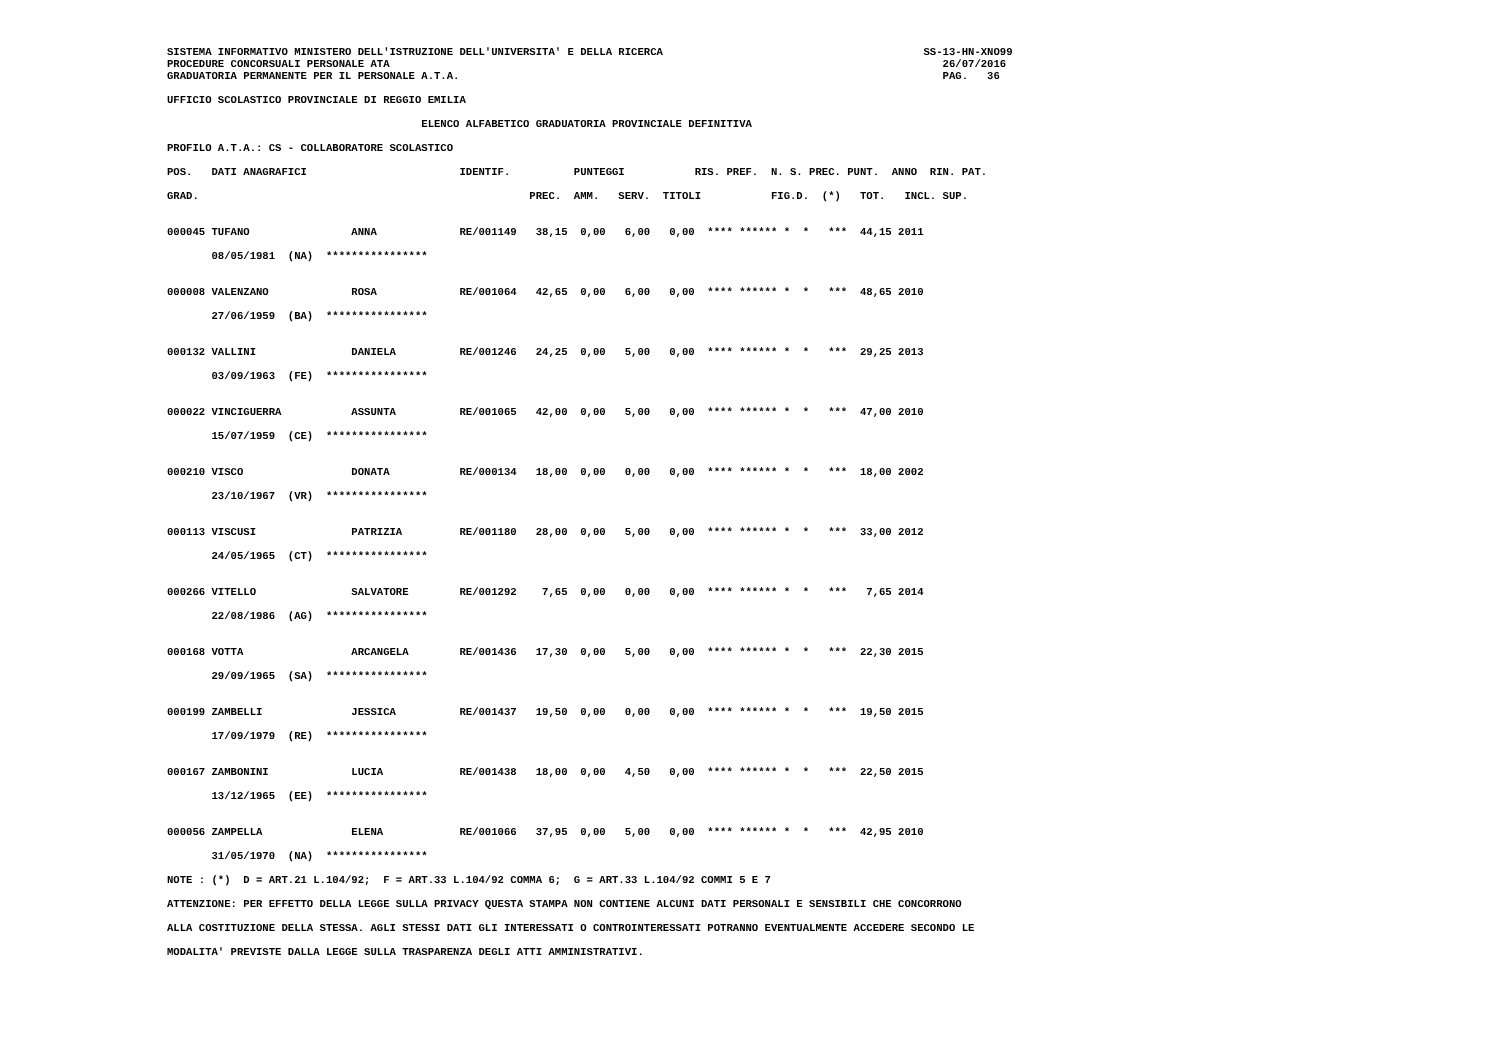SISTEMA INFORMATIVO MINISTERO DELL'ISTRUZIONE DELL'UNIVERSITA' E DELLA RICERCA                                         SS-13-HN-XNO99
PROCEDURE CONCORSUALI PERSONALE ATA                                                                                       26/07/2016
GRADUATORIA PERMANENTE PER IL PERSONALE A.T.A.                                                                            PAG.   36

UFFICIO SCOLASTICO PROVINCIALE DI REGGIO EMILIA

                                        ELENCO ALFABETICO GRADUATORIA PROVINCIALE DEFINITIVA

PROFILO A.T.A.: CS - COLLABORATORE SCOLASTICO

POS.   DATI ANAGRAFICI                        IDENTIF.          PUNTEGGI           RIS. PREF.  N. S. PREC. PUNT.  ANNO  RIN. PAT.

GRAD.                                                    PREC.  AMM.   SERV.  TITOLI           FIG.D.  (*)   TOT.   INCL. SUP.


000045 TUFANO                ANNA             RE/001149   38,15  0,00   6,00   0,00  **** ****** *  *   ***  44,15 2011

       08/05/1981  (NA)  ****************


000008 VALENZANO             ROSA             RE/001064   42,65  0,00   6,00   0,00  **** ****** *  *   ***  48,65 2010

       27/06/1959  (BA)  ****************


000132 VALLINI               DANIELA          RE/001246   24,25  0,00   5,00   0,00  **** ****** *  *   ***  29,25 2013

       03/09/1963  (FE)  ****************


000022 VINCIGUERRA           ASSUNTA          RE/001065   42,00  0,00   5,00   0,00  **** ****** *  *   ***  47,00 2010

       15/07/1959  (CE)  ****************


000210 VISCO                 DONATA           RE/000134   18,00  0,00   0,00   0,00  **** ****** *  *   ***  18,00 2002

       23/10/1967  (VR)  ****************


000113 VISCUSI               PATRIZIA         RE/001180   28,00  0,00   5,00   0,00  **** ****** *  *   ***  33,00 2012

       24/05/1965  (CT)  ****************


000266 VITELLO               SALVATORE        RE/001292    7,65  0,00   0,00   0,00  **** ****** *  *   ***   7,65 2014

       22/08/1986  (AG)  ****************


000168 VOTTA                 ARCANGELA        RE/001436   17,30  0,00   5,00   0,00  **** ****** *  *   ***  22,30 2015

       29/09/1965  (SA)  ****************


000199 ZAMBELLI              JESSICA          RE/001437   19,50  0,00   0,00   0,00  **** ****** *  *   ***  19,50 2015

       17/09/1979  (RE)  ****************


000167 ZAMBONINI             LUCIA            RE/001438   18,00  0,00   4,50   0,00  **** ****** *  *   ***  22,50 2015

       13/12/1965  (EE)  ****************


000056 ZAMPELLA              ELENA            RE/001066   37,95  0,00   5,00   0,00  **** ****** *  *   ***  42,95 2010

       31/05/1970  (NA)  ****************

NOTE : (*)  D = ART.21 L.104/92;  F = ART.33 L.104/92 COMMA 6;  G = ART.33 L.104/92 COMMI 5 E 7

ATTENZIONE: PER EFFETTO DELLA LEGGE SULLA PRIVACY QUESTA STAMPA NON CONTIENE ALCUNI DATI PERSONALI E SENSIBILI CHE CONCORRONO

ALLA COSTITUZIONE DELLA STESSA. AGLI STESSI DATI GLI INTERESSATI O CONTROINTERESSATI POTRANNO EVENTUALMENTE ACCEDERE SECONDO LE

MODALITA' PREVISTE DALLA LEGGE SULLA TRASPARENZA DEGLI ATTI AMMINISTRATIVI.